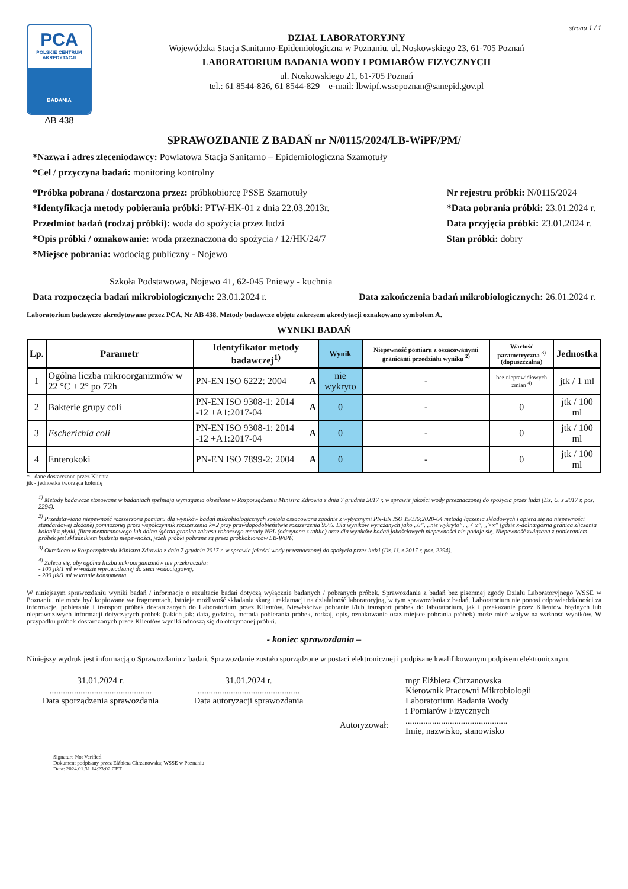PCA
POLSKIE CENTRUM AKREDYTACJI
BADANIA
AB 438
strona 1 / 1
DZIAŁ LABORATORYJNY
Wojewódzka Stacja Sanitarno-Epidemiologiczna w Poznaniu, ul. Noskowskiego 23, 61-705 Poznań
LABORATORIUM BADANIA WODY I POMIARÓW FIZYCZNYCH
ul. Noskowskiego 21, 61-705 Poznań
tel.: 61 8544-826, 61 8544-829 e-mail: lbwipf.wssepoznan@sanepid.gov.pl
SPRAWOZDANIE Z BADAŃ nr N/0115/2024/LB-WiPF/PM/
*Nazwa i adres zleceniodawcy: Powiatowa Stacja Sanitarno – Epidemiologiczna Szamotuły
*Cel / przyczyna badań: monitoring kontrolny
*Próbka pobrana / dostarczona przez: próbkobiorcę PSSE Szamotuły
*Identyfikacja metody pobierania próbki: PTW-HK-01 z dnia 22.03.2013r.
Przedmiot badań (rodzaj próbki): woda do spożycia przez ludzi
*Opis próbki / oznakowanie: woda przeznaczona do spożycia / 12/HK/24/7
*Miejsce pobrania: wodociąg publiczny - Nojewo
Nr rejestru próbki: N/0115/2024
*Data pobrania próbki: 23.01.2024 r.
Data przyjęcia próbki: 23.01.2024 r.
Stan próbki: dobry
Szkoła Podstawowa, Nojewo 41, 62-045 Pniewy - kuchnia
Data rozpoczęcia badań mikrobiologicznych: 23.01.2024 r. Data zakończenia badań mikrobiologicznych: 26.01.2024 r.
Laboratorium badawcze akredytowane przez PCA, Nr AB 438. Metody badawcze objęte zakresem akredytacji oznakowano symbolem A.
WYNIKI BADAŃ
| Lp. | Parametr | Identyfikator metody badawczej<sup>1)</sup> | | Wynik | Niepewność pomiaru z oszacowanymi granicami przedziału wyniku <sup>2)</sup> | Wartość parametryczna <sup>3)</sup> (dopuszczalna) | Jednostka |
| --- | --- | --- | --- | --- | --- | --- | --- |
| 1 | Ogólna liczba mikroorganizmów w 22 °C ± 2° po 72h | PN-EN ISO 6222: 2004 | A | nie wykryto | - | bez nieprawidłowych zmian <sup>4)</sup> | jtk / 1 ml |
| 2 | Bakterie grupy coli | PN-EN ISO 9308-1: 2014 -12 +A1:2017-04 | A | 0 | - | 0 | jtk / 100 ml |
| 3 | Escherichia coli | PN-EN ISO 9308-1: 2014 -12 +A1:2017-04 | A | 0 | - | 0 | jtk / 100 ml |
| 4 | Enterokoki | PN-EN ISO 7899-2: 2004 | A | 0 | - | 0 | jtk / 100 ml |
* - dane dostarczone przez Klienta
jtk - jednostka tworząca kolonię
<sup>1)</sup> Metody badawcze stosowane w badaniach spełniają wymagania określone w Rozporządzeniu Ministra Zdrowia z dnia 7 grudnia 2017 r. w sprawie jakości wody przeznaczonej do spożycia przez ludzi (Dz. U. z 2017 r. poz. 2294).
<sup>2)</sup> Przedstawiona niepewność rozszerzona pomiaru dla wyników badań mikrobiologicznych została oszacowana zgodnie z wytycznymi PN-EN ISO 19036:2020-04 metodą łączenia składowych i opiera się na niepewności standardowej złożonej pomnożonej przez współczynnik rozszerzenia k=2 przy prawdopodobieństwie rozszerzenia 95%. Dla wyników wyrażanych jako „0”, „nie wykryto”, „< x”, „>x” (gdzie x-dolna/górna granica zliczania kolonii z płytki, filtra membranowego lub dolna /górna granica zakresu roboczego metody NPL (odczytana z tablic) oraz dla wyników badań jakościowych niepewności nie podaje się. Niepewność związana z pobieraniem próbek jest składnikiem budżetu niepewności, jeżeli próbki pobrane są przez próbkobiorców LB-WiPF.
<sup>3)</sup> Określono w Rozporządzeniu Ministra Zdrowia z dnia 7 grudnia 2017 r. w sprawie jakości wody przeznaczonej do spożycia przez ludzi (Dz. U. z 2017 r. poz. 2294).
<sup>4)</sup> Zaleca się, aby ogólna liczba mikroorganizmów nie przekraczała:
- 100 jtk/1 ml w wodzie wprowadzanej do sieci wodociągowej,
- 200 jtk/1 ml w kranie konsumenta.
W niniejszym sprawozdaniu wyniki badań / informacje o rezultacie badań dotyczą wyłącznie badanych / pobranych próbek. Sprawozdanie z badań bez pisemnej zgody Działu Laboratoryjnego WSSE w Poznaniu, nie może być kopiowane we fragmentach. Istnieje możliwość składania skarg i reklamacji na działalność laboratoryjną, w tym sprawozdania z badań. Laboratorium nie ponosi odpowiedzialności za informacje, pobieranie i transport próbek dostarczanych do Laboratorium przez Klientów. Niewłaściwe pobranie i/lub transport próbek do laboratorium, jak i przekazanie przez Klientów błędnych lub nieprawdziwych informacji dotyczących próbek (takich jak: data, godzina, metoda pobierania próbek, rodzaj, opis, oznakowanie oraz miejsce pobrania próbek) może mieć wpływ na ważność wyników. W przypadku próbek dostarczonych przez Klientów wyniki odnoszą się do otrzymanej próbki.
- koniec sprawozdania –
Niniejszy wydruk jest informacją o Sprawozdaniu z badań. Sprawozdanie zostało sporządzone w postaci elektronicznej i podpisane kwalifikowanym podpisem elektronicznym.
31.01.2024 r.
..............................................
Data sporządzenia sprawozdania
31.01.2024 r.
..............................................
Data autoryzacji sprawozdania
Autoryzował:
mgr Elżbieta Chrzanowska
Kierownik Pracowni Mikrobiologii
Laboratorium Badania Wody
i Pomiarów Fizycznych
..............................................
Imię, nazwisko, stanowisko
Signature Not Verified
Dokument podpisany przez Elżbieta Chrzanowska; WSSE w Poznaniu
Data: 2024.01.31 14:23:02 CET